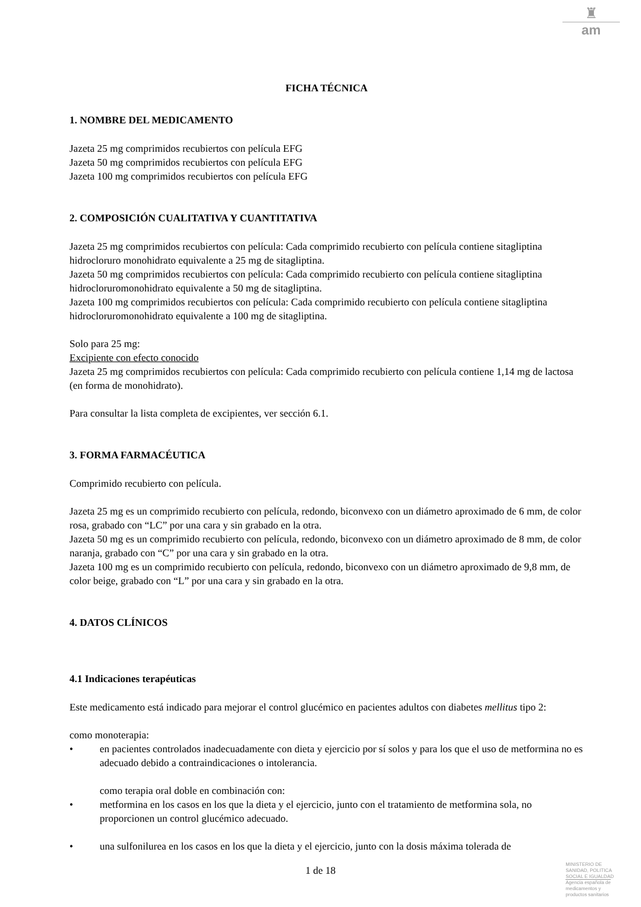♜
am
FICHA TÉCNICA
1. NOMBRE DEL MEDICAMENTO
Jazeta 25 mg comprimidos recubiertos con película EFG
Jazeta 50 mg comprimidos recubiertos con película EFG
Jazeta 100 mg comprimidos recubiertos con película EFG
2. COMPOSICIÓN CUALITATIVA Y CUANTITATIVA
Jazeta 25 mg comprimidos recubiertos con película: Cada comprimido recubierto con película contiene sitagliptina hidrocloruro monohidrato equivalente a 25 mg de sitagliptina.
Jazeta 50 mg comprimidos recubiertos con película: Cada comprimido recubierto con película contiene sitagliptina hidrocloruromonohidrato equivalente a 50 mg de sitagliptina.
Jazeta 100 mg comprimidos recubiertos con película: Cada comprimido recubierto con película contiene sitagliptina hidrocloruromonohidrato equivalente a 100 mg de sitagliptina.
Solo para 25 mg:
Excipiente con efecto conocido
Jazeta 25 mg comprimidos recubiertos con película: Cada comprimido recubierto con película contiene 1,14 mg de lactosa (en forma de monohidrato).
Para consultar la lista completa de excipientes, ver sección 6.1.
3. FORMA FARMACÉUTICA
Comprimido recubierto con película.
Jazeta 25 mg es un comprimido recubierto con película, redondo, biconvexo con un diámetro aproximado de 6 mm, de color rosa, grabado con “LC” por una cara y sin grabado en la otra.
Jazeta 50 mg es un comprimido recubierto con película, redondo, biconvexo con un diámetro aproximado de 8 mm, de color naranja, grabado con “C” por una cara y sin grabado en la otra.
Jazeta 100 mg es un comprimido recubierto con película, redondo, biconvexo con un diámetro aproximado de 9,8 mm, de color beige, grabado con “L” por una cara y sin grabado en la otra.
4. DATOS CLÍNICOS
4.1 Indicaciones terapéuticas
Este medicamento está indicado para mejorar el control glucémico en pacientes adultos con diabetes mellitus tipo 2:
como monoterapia:
• en pacientes controlados inadecuadamente con dieta y ejercicio por sí solos y para los que el uso de metformina no es adecuado debido a contraindicaciones o intolerancia.
como terapia oral doble en combinación con:
• metformina en los casos en los que la dieta y el ejercicio, junto con el tratamiento de metformina sola, no proporcionen un control glucémico adecuado.
• una sulfonilurea en los casos en los que la dieta y el ejercicio, junto con la dosis máxima tolerada de
1 de 18
MINISTERIO DE
SANIDAD, POLITICA
SOCIAL E IGUALDAD
Agencia española de
medicamentos y
productos sanitarios